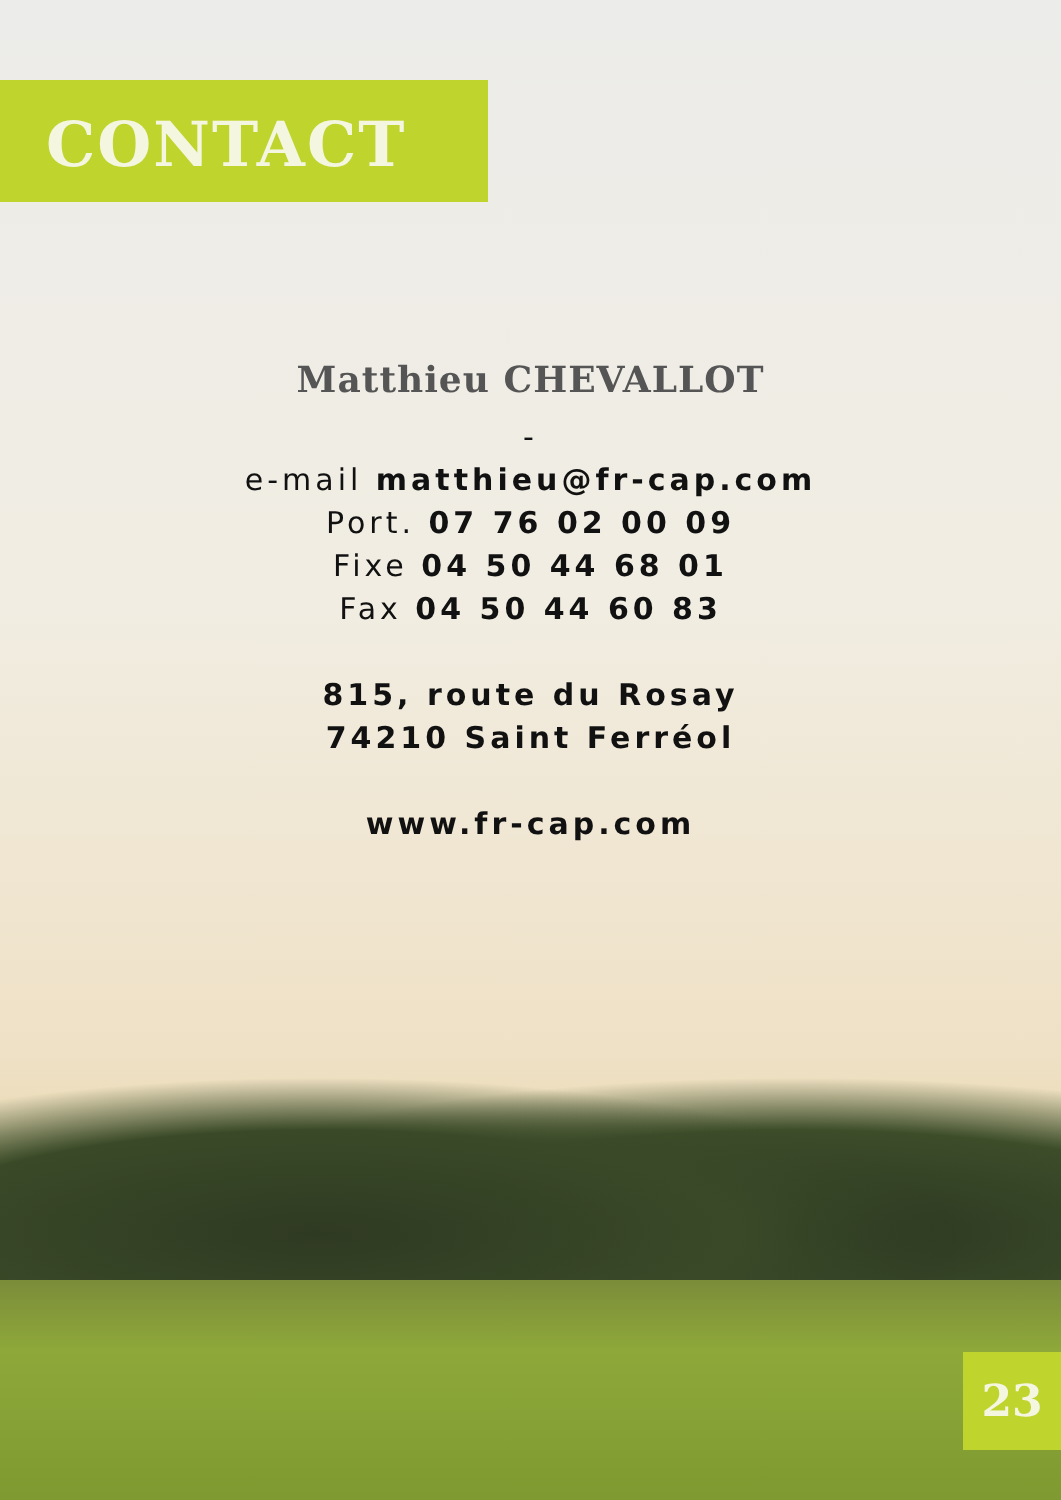CONTACT
Matthieu CHEVALLOT
-
e-mail matthieu@fr-cap.com
Port. 07 76 02 00 09
Fixe 04 50 44 68 01
Fax 04 50 44 60 83
815, route du Rosay
74210 Saint Ferréol
www.fr-cap.com
23